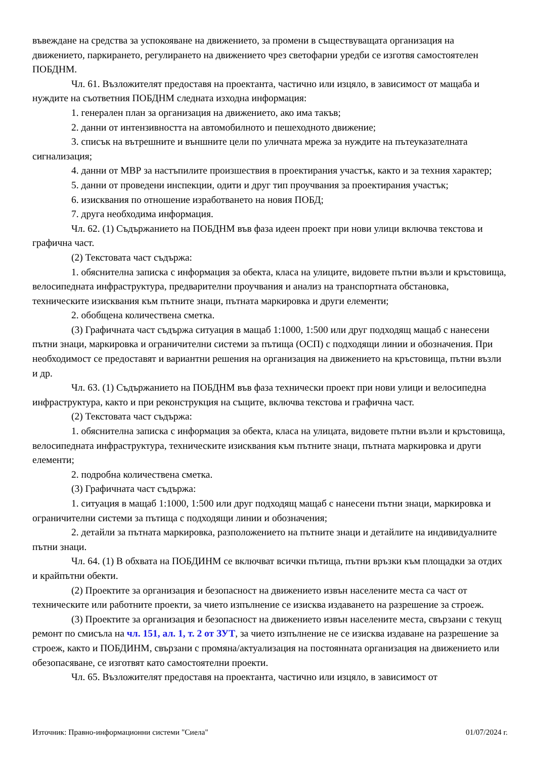въвеждане на средства за успокояване на движението, за промени в съществуващата организация на движението, паркирането, регулирането на движението чрез светофарни уредби се изготвя самостоятелен ПОБДНМ.
Чл. 61. Възложителят предоставя на проектанта, частично или изцяло, в зависимост от мащаба и нуждите на съответния ПОБДНМ следната изходна информация:
1. генерален план за организация на движението, ако има такъв;
2. данни от интензивността на автомобилното и пешеходното движение;
3. списък на вътрешните и външните цели по уличната мрежа за нуждите на пътеуказателната сигнализация;
4. данни от МВР за настъпилите произшествия в проектирания участък, както и за техния характер;
5. данни от проведени инспекции, одити и друг тип проучвания за проектирания участък;
6. изисквания по отношение изработването на новия ПОБД;
7. друга необходима информация.
Чл. 62. (1) Съдържанието на ПОБДНМ във фаза идеен проект при нови улици включва текстова и графична част.
(2) Текстовата част съдържа:
1. обяснителна записка с информация за обекта, класа на улиците, видовете пътни възли и кръстовища, велосипедната инфраструктура, предварителни проучвания и анализ на транспортната обстановка, техническите изисквания към пътните знаци, пътната маркировка и други елементи;
2. обобщена количествена сметка.
(3) Графичната част съдържа ситуация в мащаб 1:1000, 1:500 или друг подходящ мащаб с нанесени пътни знаци, маркировка и ограничителни системи за пътища (ОСП) с подходящи линии и обозначения. При необходимост се предоставят и вариантни решения на организация на движението на кръстовища, пътни възли и др.
Чл. 63. (1) Съдържанието на ПОБДНМ във фаза технически проект при нови улици и велосипедна инфраструктура, както и при реконструкция на същите, включва текстова и графична част.
(2) Текстовата част съдържа:
1. обяснителна записка с информация за обекта, класа на улицата, видовете пътни възли и кръстовища, велосипедната инфраструктура, техническите изисквания към пътните знаци, пътната маркировка и други елементи;
2. подробна количествена сметка.
(3) Графичната част съдържа:
1. ситуация в мащаб 1:1000, 1:500 или друг подходящ мащаб с нанесени пътни знаци, маркировка и ограничителни системи за пътища с подходящи линии и обозначения;
2. детайли за пътната маркировка, разположението на пътните знаци и детайлите на индивидуалните пътни знаци.
Чл. 64. (1) В обхвата на ПОБДИНМ се включват всички пътища, пътни връзки към площадки за отдих и крайпътни обекти.
(2) Проектите за организация и безопасност на движението извън населените места са част от техническите или работните проекти, за чието изпълнение се изисква издаването на разрешение за строеж.
(3) Проектите за организация и безопасност на движението извън населените места, свързани с текущ ремонт по смисъла на чл. 151, ал. 1, т. 2 от ЗУТ, за чието изпълнение не се изисква издаване на разрешение за строеж, както и ПОБДИНМ, свързани с промяна/актуализация на постоянната организация на движението или обезопасяване, се изготвят като самостоятелни проекти.
Чл. 65. Възложителят предоставя на проектанта, частично или изцяло, в зависимост от
Източник: Правно-информационни системи "Сиела" 01/07/2024 г.